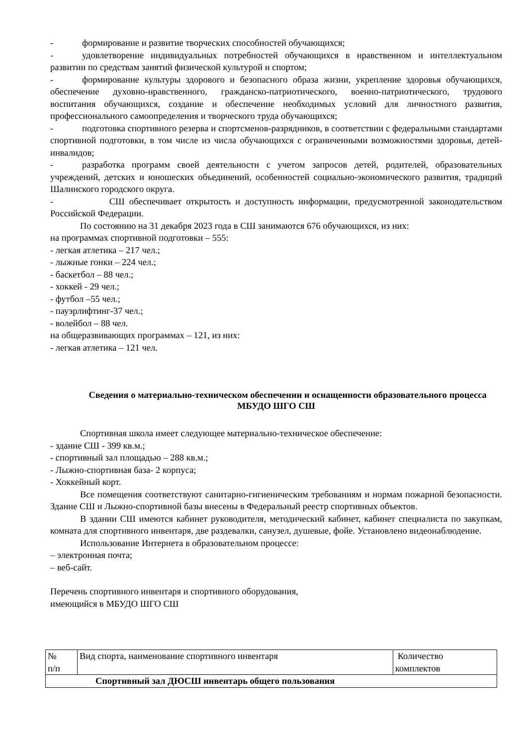- формирование и развитие творческих способностей обучающихся;
- удовлетворение индивидуальных потребностей обучающихся в нравственном и интеллектуальном развитии по средствам занятий физической культурой и спортом;
- формирование культуры здорового и безопасного образа жизни, укрепление здоровья обучающихся, обеспечение духовно-нравственного, гражданско-патриотического, военно-патриотического, трудового воспитания обучающихся, создание и обеспечение необходимых условий для личностного развития, профессионального самоопределения и творческого труда обучающихся;
- подготовка спортивного резерва и спортсменов-разрядников, в соответствии с федеральными стандартами спортивной подготовки, в том числе из числа обучающихся с ограниченными возможностями здоровья, детей-инвалидов;
- разработка программ своей деятельности с учетом запросов детей, родителей, образовательных учреждений, детских и юношеских объединений, особенностей социально-экономического развития, традиций Шалинского городского округа.
- СШ обеспечивает открытость и доступность информации, предусмотренной законодательством Российской Федерации.
По состоянию на 31 декабря 2023 года в СШ занимаются 676 обучающихся, из них:
на программах спортивной подготовки – 555:
- легкая атлетика – 217 чел.;
- лыжные гонки – 224 чел.;
- баскетбол – 88 чел.;
- хоккей - 29 чел.;
- футбол –55 чел.;
- пауэрлифтинг-37 чел.;
- волейбол – 88 чел.
на общеразвивающих программах – 121, из них:
- легкая атлетика – 121 чел.
Сведения о материально-техническом обеспечении и оснащенности образовательного процесса МБУДО ШГО СШ
Спортивная школа имеет следующее материально-техническое обеспечение:
- здание СШ - 399 кв.м.;
- спортивный зал площадью – 288 кв.м.;
- Лыжно-спортивная база- 2 корпуса;
- Хоккейный корт.
Все помещения соответствуют санитарно-гигиеническим требованиям и нормам пожарной безопасности. Здание СШ и Лыжно-спортивной базы внесены в Федеральный реестр спортивных объектов.
В здании СШ имеются кабинет руководителя, методический кабинет, кабинет специалиста по закупкам, комната для спортивного инвентаря, две раздевалки, санузел, душевые, фойе. Установлено видеонаблюдение.
Использование Интернета в образовательном процессе:
– электронная почта;
– веб-сайт.
Перечень спортивного инвентаря и спортивного оборудования,
имеющийся в МБУДО ШГО СШ
| № п/п | Вид спорта, наименование спортивного инвентаря | Количество комплектов |
| Спортивный зал ДЮСШ инвентарь общего пользования | | |